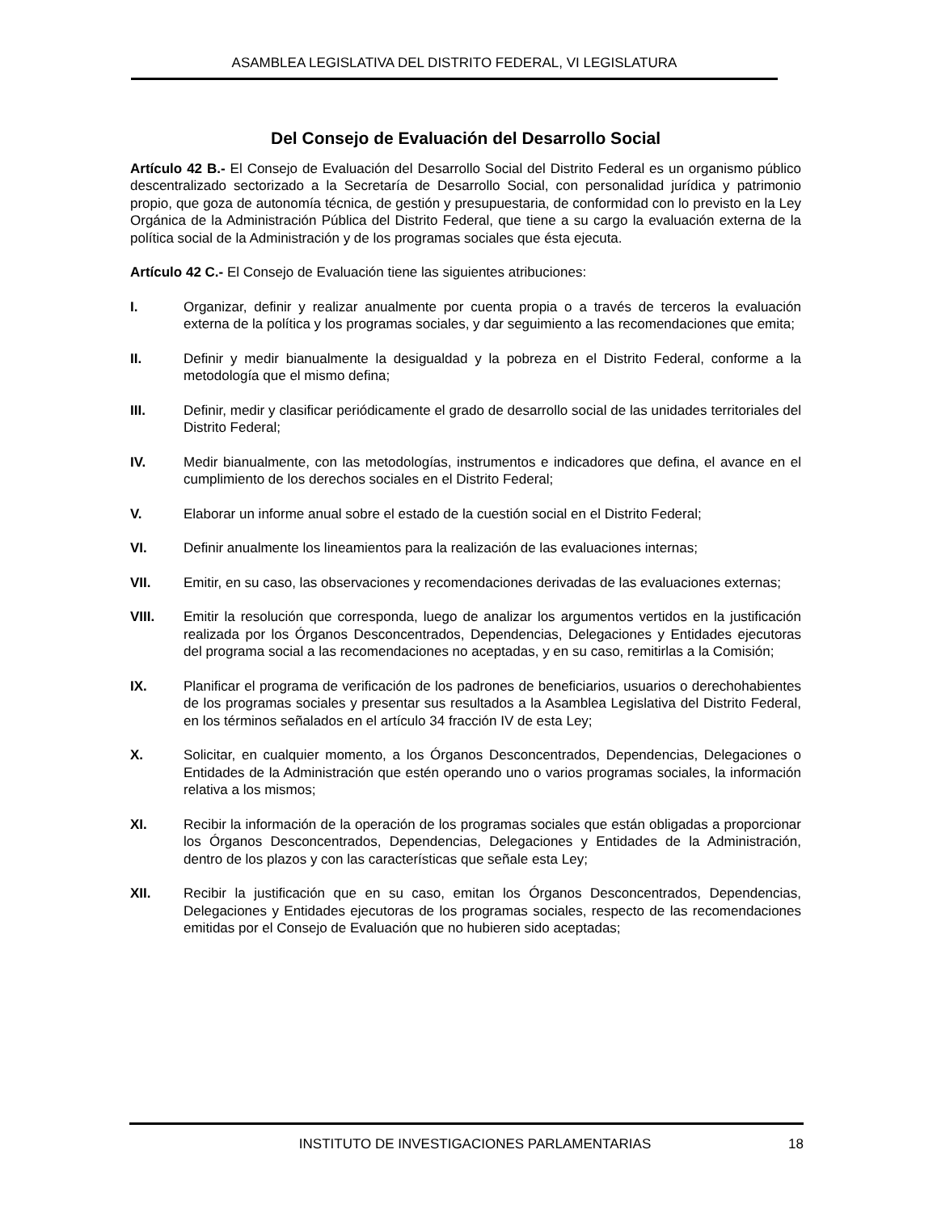ASAMBLEA LEGISLATIVA DEL DISTRITO FEDERAL, VI LEGISLATURA
Del Consejo de Evaluación del Desarrollo Social
Artículo 42 B.- El Consejo de Evaluación del Desarrollo Social del Distrito Federal es un organismo público descentralizado sectorizado a la Secretaría de Desarrollo Social, con personalidad jurídica y patrimonio propio, que goza de autonomía técnica, de gestión y presupuestaria, de conformidad con lo previsto en la Ley Orgánica de la Administración Pública del Distrito Federal, que tiene a su cargo la evaluación externa de la política social de la Administración y de los programas sociales que ésta ejecuta.
Artículo 42 C.- El Consejo de Evaluación tiene las siguientes atribuciones:
I. Organizar, definir y realizar anualmente por cuenta propia o a través de terceros la evaluación externa de la política y los programas sociales, y dar seguimiento a las recomendaciones que emita;
II. Definir y medir bianualmente la desigualdad y la pobreza en el Distrito Federal, conforme a la metodología que el mismo defina;
III. Definir, medir y clasificar periódicamente el grado de desarrollo social de las unidades territoriales del Distrito Federal;
IV. Medir bianualmente, con las metodologías, instrumentos e indicadores que defina, el avance en el cumplimiento de los derechos sociales en el Distrito Federal;
V. Elaborar un informe anual sobre el estado de la cuestión social en el Distrito Federal;
VI. Definir anualmente los lineamientos para la realización de las evaluaciones internas;
VII. Emitir, en su caso, las observaciones y recomendaciones derivadas de las evaluaciones externas;
VIII. Emitir la resolución que corresponda, luego de analizar los argumentos vertidos en la justificación realizada por los Órganos Desconcentrados, Dependencias, Delegaciones y Entidades ejecutoras del programa social a las recomendaciones no aceptadas, y en su caso, remitirlas a la Comisión;
IX. Planificar el programa de verificación de los padrones de beneficiarios, usuarios o derechohabientes de los programas sociales y presentar sus resultados a la Asamblea Legislativa del Distrito Federal, en los términos señalados en el artículo 34 fracción IV de esta Ley;
X. Solicitar, en cualquier momento, a los Órganos Desconcentrados, Dependencias, Delegaciones o Entidades de la Administración que estén operando uno o varios programas sociales, la información relativa a los mismos;
XI. Recibir la información de la operación de los programas sociales que están obligadas a proporcionar los Órganos Desconcentrados, Dependencias, Delegaciones y Entidades de la Administración, dentro de los plazos y con las características que señale esta Ley;
XII. Recibir la justificación que en su caso, emitan los Órganos Desconcentrados, Dependencias, Delegaciones y Entidades ejecutoras de los programas sociales, respecto de las recomendaciones emitidas por el Consejo de Evaluación que no hubieren sido aceptadas;
INSTITUTO DE INVESTIGACIONES PARLAMENTARIAS 18